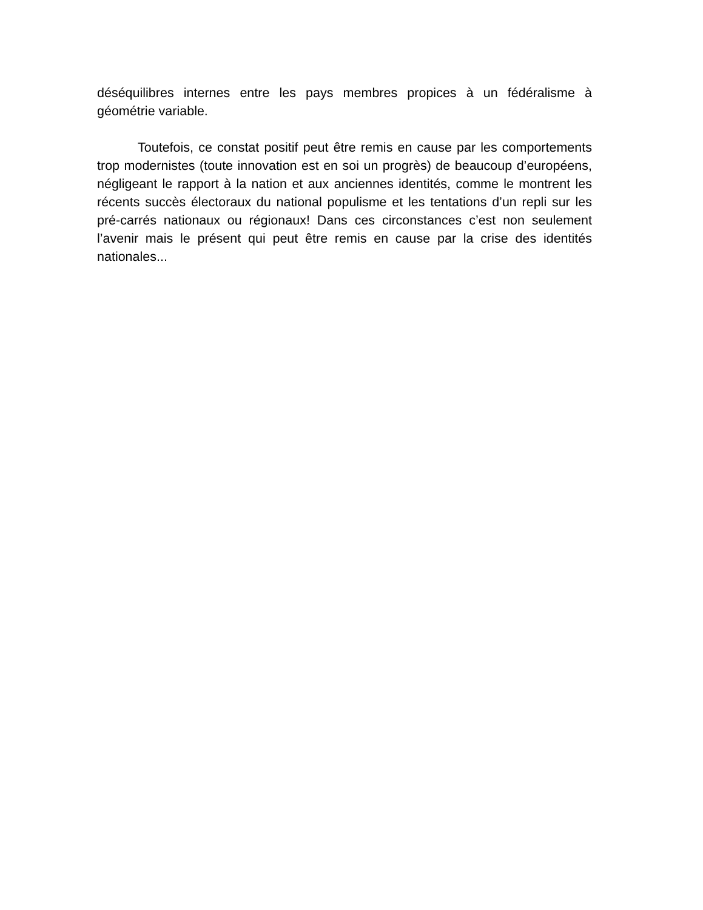déséquilibres internes entre les pays membres propices à un fédéralisme à géométrie variable.
Toutefois, ce constat positif peut être remis en cause par les comportements trop modernistes (toute innovation est en soi un progrès) de beaucoup d’européens, négligeant le rapport à la nation et aux anciennes identités, comme le montrent les récents succès électoraux du national populisme et les tentations d’un repli sur les pré-carrés nationaux ou régionaux! Dans ces circonstances c’est non seulement l’avenir mais le présent qui peut être remis en cause par la crise des identités nationales...